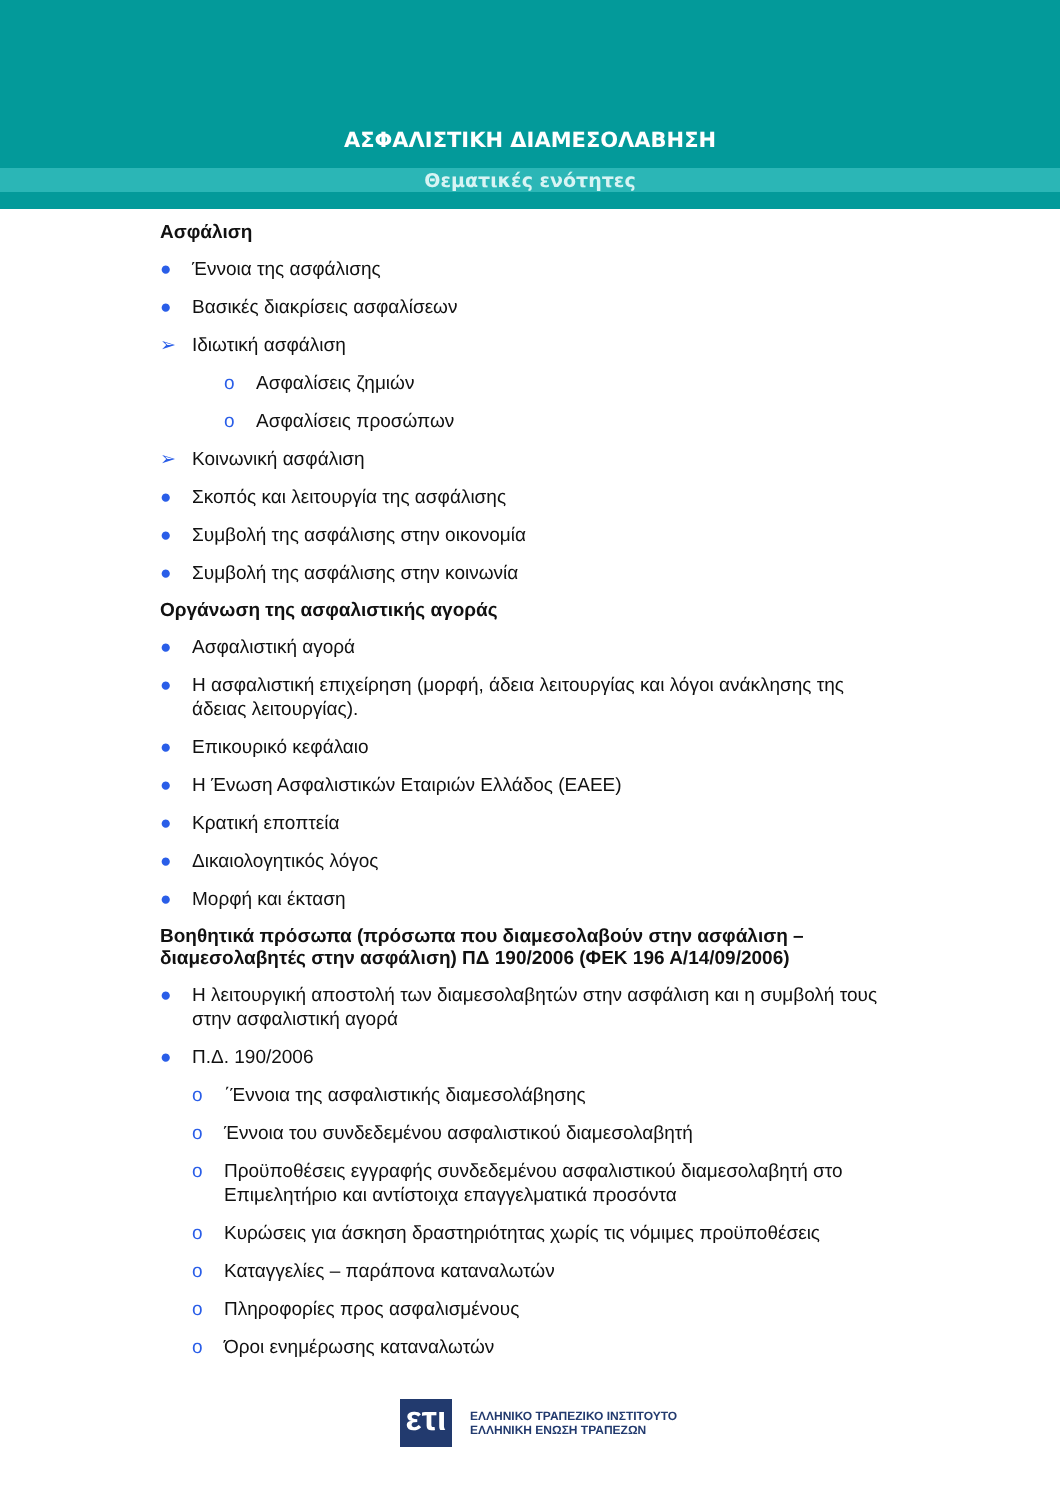ΑΣΦΑΛΙΣΤΙΚΗ ΔΙΑΜΕΣΟΛΑΒΗΣΗ
Θεματικές ενότητες
Ασφάλιση
● Έννοια της ασφάλισης
● Βασικές διακρίσεις ασφαλίσεων
➢ Ιδιωτική ασφάλιση
o Ασφαλίσεις ζημιών
o Ασφαλίσεις προσώπων
➢ Κοινωνική ασφάλιση
● Σκοπός και λειτουργία της ασφάλισης
● Συμβολή της ασφάλισης στην οικονομία
● Συμβολή της ασφάλισης στην κοινωνία
Οργάνωση της ασφαλιστικής αγοράς
● Ασφαλιστική αγορά
● Η ασφαλιστική επιχείρηση (μορφή, άδεια λειτουργίας και λόγοι ανάκλησης της άδειας λειτουργίας).
● Επικουρικό κεφάλαιο
● Η Ένωση Ασφαλιστικών Εταιριών Ελλάδος (ΕΑΕΕ)
● Κρατική εποπτεία
● Δικαιολογητικός λόγος
● Μορφή και έκταση
Βοηθητικά πρόσωπα (πρόσωπα που διαμεσολαβούν στην ασφάλιση – διαμεσολαβητές στην ασφάλιση) ΠΔ 190/2006 (ΦΕΚ 196 Α/14/09/2006)
● Η λειτουργική αποστολή των διαμεσολαβητών στην ασφάλιση και η συμβολή τους στην ασφαλιστική αγορά
● Π.Δ. 190/2006
o ΄Έννοια της ασφαλιστικής διαμεσολάβησης
o Έννοια του συνδεδεμένου ασφαλιστικού διαμεσολαβητή
o Προϋποθέσεις εγγραφής συνδεδεμένου ασφαλιστικού διαμεσολαβητή στο Επιμελητήριο και αντίστοιχα επαγγελματικά προσόντα
o Κυρώσεις για άσκηση δραστηριότητας χωρίς τις νόμιμες προϋποθέσεις
o Καταγγελίες – παράπονα καταναλωτών
o Πληροφορίες προς ασφαλισμένους
o Όροι ενημέρωσης καταναλωτών
ετι
ΕΛΛΗΝΙΚΟ ΤΡΑΠΕΖΙΚΟ ΙΝΣΤΙΤΟΥΤΟ
ΕΛΛΗΝΙΚΗ ΕΝΩΣΗ ΤΡΑΠΕΖΩΝ